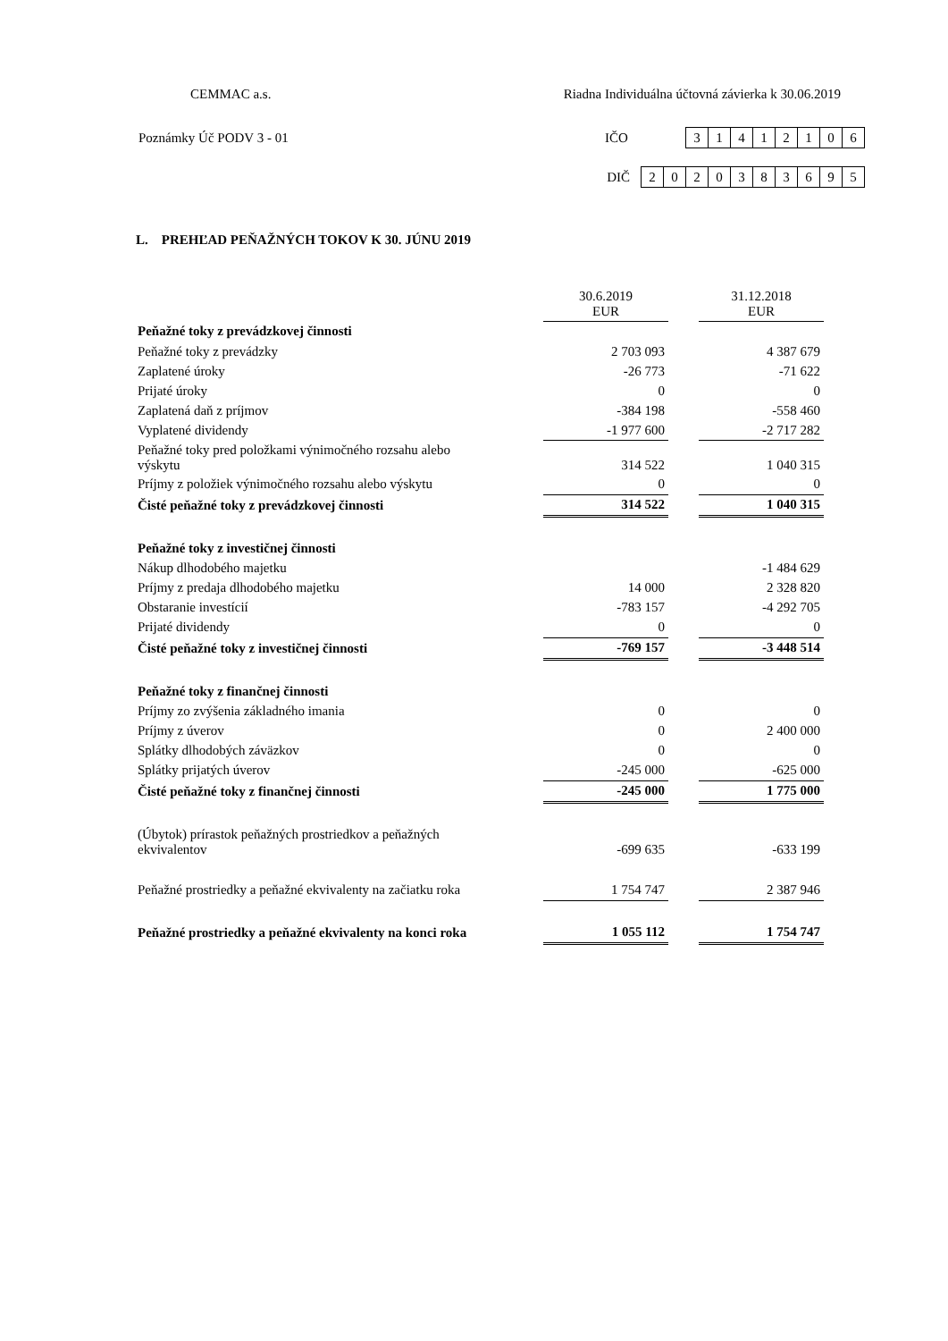CEMMAC a.s. Riadna Individuálna účtovná závierka k 30.06.2019
Poznámky Úč PODV 3 - 01 IČO 31412106
DIČ 2020383695
L. PREHĽAD PEŇAŽNÝCH TOKOV K 30. JÚNU 2019
| | 30.6.2019 EUR | | 31.12.2018 EUR |
| Peňažné toky z prevádzkovej činnosti | | | |
| Peňažné toky z prevádzky | 2 703 093 | | 4 387 679 |
| Zaplatené úroky | -26 773 | | -71 622 |
| Prijaté úroky | 0 | | 0 |
| Zaplatená daň z príjmov | -384 198 | | -558 460 |
| Vyplatené dividendy | -1 977 600 | | -2 717 282 |
| Peňažné toky pred položkami výnimočného rozsahu alebo výskytu | 314 522 | | 1 040 315 |
| Príjmy z položiek výnimočného rozsahu alebo výskytu | 0 | | 0 |
| Čisté peňažné toky z prevádzkovej činnosti | 314 522 | | 1 040 315 |
| Peňažné toky z investičnej činnosti | | | |
| Nákup dlhodobého majetku | | | -1 484 629 |
| Príjmy z predaja dlhodobého majetku | 14 000 | | 2 328 820 |
| Obstaranie investícií | -783 157 | | -4 292 705 |
| Prijaté dividendy | 0 | | 0 |
| Čisté peňažné toky z investičnej činnosti | -769 157 | | -3 448 514 |
| Peňažné toky z finančnej činnosti | | | |
| Príjmy zo zvýšenia základného imania | 0 | | 0 |
| Príjmy z úverov | 0 | | 2 400 000 |
| Splátky dlhodobých záväzkov | 0 | | 0 |
| Splátky prijatých úverov | -245 000 | | -625 000 |
| Čisté peňažné toky z finančnej činnosti | -245 000 | | 1 775 000 |
| (Úbytok) prírastok peňažných prostriedkov a peňažných ekvivalentov | -699 635 | | -633 199 |
| Peňažné prostriedky a peňažné ekvivalenty na začiatku roka | 1 754 747 | | 2 387 946 |
| Peňažné prostriedky a peňažné ekvivalenty na konci roka | 1 055 112 | | 1 754 747 |